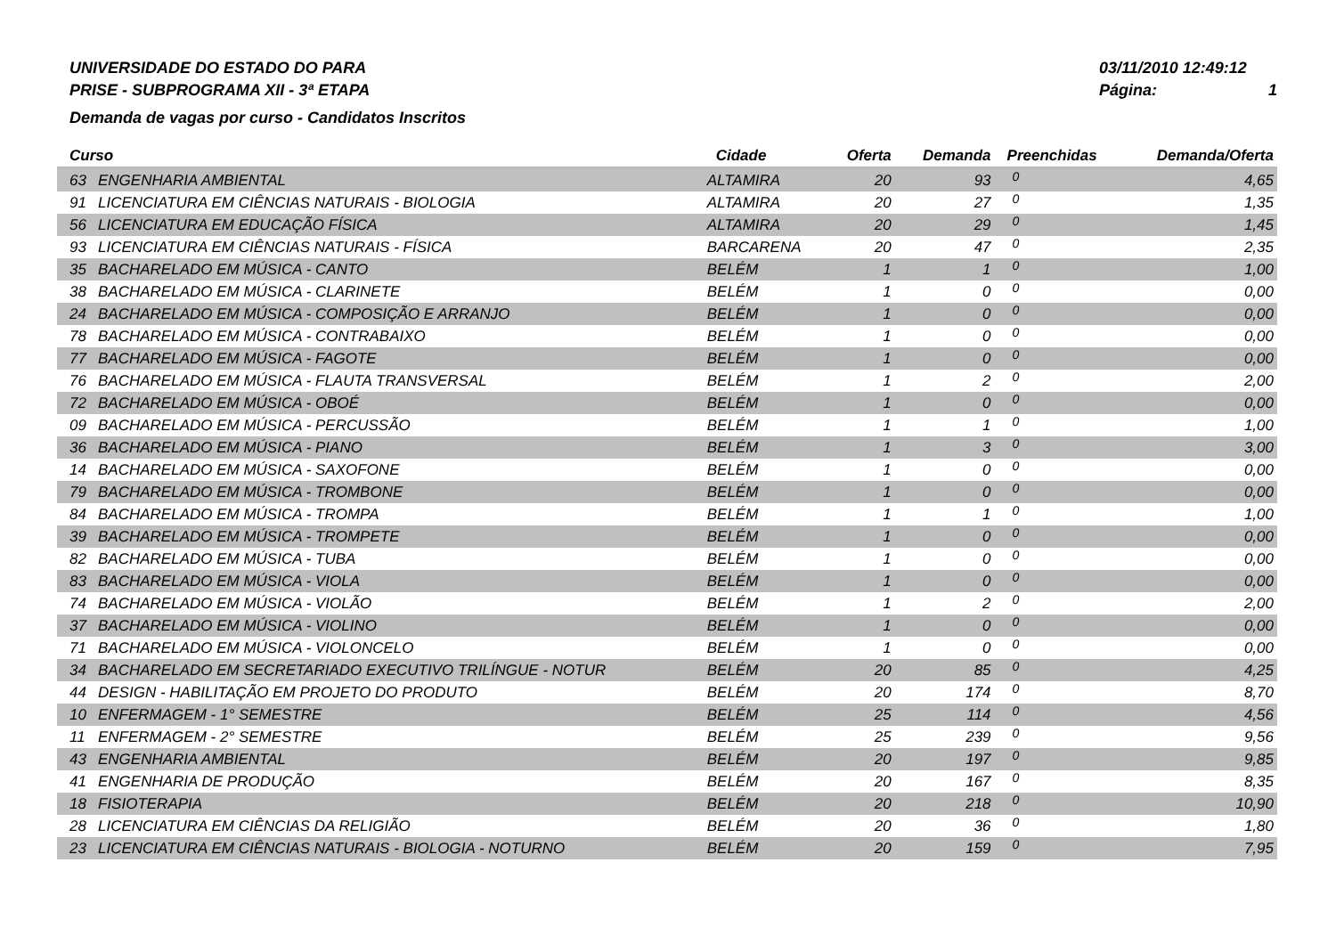UNIVERSIDADE DO ESTADO DO PARA
PRISE - SUBPROGRAMA XII - 3ª ETAPA
Demanda de vagas por curso - Candidatos Inscritos
03/11/2010 12:49:12
Página: 1
| Curso | | Cidade | Oferta | Demanda | Preenchidas | Demanda/Oferta |
| --- | --- | --- | --- | --- | --- | --- |
| 63 | ENGENHARIA AMBIENTAL | ALTAMIRA | 20 | 93 | 0 | 4,65 |
| 91 | LICENCIATURA EM CIÊNCIAS NATURAIS - BIOLOGIA | ALTAMIRA | 20 | 27 | 0 | 1,35 |
| 56 | LICENCIATURA EM EDUCAÇÃO FÍSICA | ALTAMIRA | 20 | 29 | 0 | 1,45 |
| 93 | LICENCIATURA EM CIÊNCIAS NATURAIS - FÍSICA | BARCARENA | 20 | 47 | 0 | 2,35 |
| 35 | BACHARELADO EM MÚSICA - CANTO | BELÉM | 1 | 1 | 0 | 1,00 |
| 38 | BACHARELADO EM MÚSICA - CLARINETE | BELÉM | 1 | 0 | 0 | 0,00 |
| 24 | BACHARELADO EM MÚSICA - COMPOSIÇÃO E ARRANJO | BELÉM | 1 | 0 | 0 | 0,00 |
| 78 | BACHARELADO EM MÚSICA - CONTRABAIXO | BELÉM | 1 | 0 | 0 | 0,00 |
| 77 | BACHARELADO EM MÚSICA - FAGOTE | BELÉM | 1 | 0 | 0 | 0,00 |
| 76 | BACHARELADO EM MÚSICA - FLAUTA TRANSVERSAL | BELÉM | 1 | 2 | 0 | 2,00 |
| 72 | BACHARELADO EM MÚSICA - OBOÉ | BELÉM | 1 | 0 | 0 | 0,00 |
| 09 | BACHARELADO EM MÚSICA - PERCUSSÃO | BELÉM | 1 | 1 | 0 | 1,00 |
| 36 | BACHARELADO EM MÚSICA - PIANO | BELÉM | 1 | 3 | 0 | 3,00 |
| 14 | BACHARELADO EM MÚSICA - SAXOFONE | BELÉM | 1 | 0 | 0 | 0,00 |
| 79 | BACHARELADO EM MÚSICA - TROMBONE | BELÉM | 1 | 0 | 0 | 0,00 |
| 84 | BACHARELADO EM MÚSICA - TROMPA | BELÉM | 1 | 1 | 0 | 1,00 |
| 39 | BACHARELADO EM MÚSICA - TROMPETE | BELÉM | 1 | 0 | 0 | 0,00 |
| 82 | BACHARELADO EM MÚSICA - TUBA | BELÉM | 1 | 0 | 0 | 0,00 |
| 83 | BACHARELADO EM MÚSICA - VIOLA | BELÉM | 1 | 0 | 0 | 0,00 |
| 74 | BACHARELADO EM MÚSICA - VIOLÃO | BELÉM | 1 | 2 | 0 | 2,00 |
| 37 | BACHARELADO EM MÚSICA - VIOLINO | BELÉM | 1 | 0 | 0 | 0,00 |
| 71 | BACHARELADO EM MÚSICA - VIOLONCELO | BELÉM | 1 | 0 | 0 | 0,00 |
| 34 | BACHARELADO EM SECRETARIADO EXECUTIVO TRILÍNGUE - NOTUR | BELÉM | 20 | 85 | 0 | 4,25 |
| 44 | DESIGN - HABILITAÇÃO EM PROJETO DO PRODUTO | BELÉM | 20 | 174 | 0 | 8,70 |
| 10 | ENFERMAGEM - 1° SEMESTRE | BELÉM | 25 | 114 | 0 | 4,56 |
| 11 | ENFERMAGEM - 2° SEMESTRE | BELÉM | 25 | 239 | 0 | 9,56 |
| 43 | ENGENHARIA AMBIENTAL | BELÉM | 20 | 197 | 0 | 9,85 |
| 41 | ENGENHARIA DE PRODUÇÃO | BELÉM | 20 | 167 | 0 | 8,35 |
| 18 | FISIOTERAPIA | BELÉM | 20 | 218 | 0 | 10,90 |
| 28 | LICENCIATURA EM CIÊNCIAS DA RELIGIÃO | BELÉM | 20 | 36 | 0 | 1,80 |
| 23 | LICENCIATURA EM CIÊNCIAS NATURAIS - BIOLOGIA - NOTURNO | BELÉM | 20 | 159 | 0 | 7,95 |